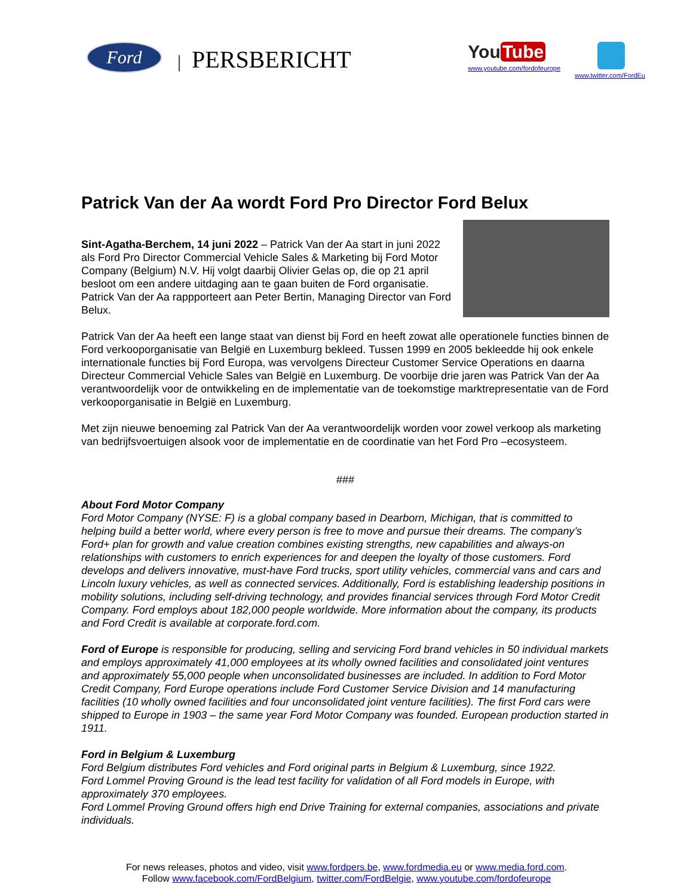Ford
| PERSBERICHT
You Tube
www.youtube.com/fordofeurope
www.twitter.com/FordEu
Patrick Van der Aa wordt Ford Pro Director Ford Belux
Sint-Agatha-Berchem, 14 juni 2022 – Patrick Van der Aa start in juni 2022 als Ford Pro Director Commercial Vehicle Sales & Marketing bij Ford Motor Company (Belgium) N.V. Hij volgt daarbij Olivier Gelas op, die op 21 april besloot om een andere uitdaging aan te gaan buiten de Ford organisatie. Patrick Van der Aa rappporteert aan Peter Bertin, Managing Director van Ford Belux.
Patrick Van der Aa heeft een lange staat van dienst bij Ford en heeft zowat alle operationele functies binnen de Ford verkooporganisatie van België en Luxemburg bekleed. Tussen 1999 en 2005 bekleedde hij ook enkele internationale functies bij Ford Europa, was vervolgens Directeur Customer Service Operations en daarna Directeur Commercial Vehicle Sales van België en Luxemburg. De voorbije drie jaren was Patrick Van der Aa verantwoordelijk voor de ontwikkeling en de implementatie van de toekomstige marktrepresentatie van de Ford verkooporganisatie in België en Luxemburg.
Met zijn nieuwe benoeming zal Patrick Van der Aa verantwoordelijk worden voor zowel verkoop als marketing van bedrijfsvoertuigen alsook voor de implementatie en de coordinatie van het Ford Pro –ecosysteem.
###
About Ford Motor Company
Ford Motor Company (NYSE: F) is a global company based in Dearborn, Michigan, that is committed to helping build a better world, where every person is free to move and pursue their dreams. The company’s Ford+ plan for growth and value creation combines existing strengths, new capabilities and always-on relationships with customers to enrich experiences for and deepen the loyalty of those customers. Ford develops and delivers innovative, must-have Ford trucks, sport utility vehicles, commercial vans and cars and Lincoln luxury vehicles, as well as connected services. Additionally, Ford is establishing leadership positions in mobility solutions, including self-driving technology, and provides financial services through Ford Motor Credit Company. Ford employs about 182,000 people worldwide. More information about the company, its products and Ford Credit is available at corporate.ford.com.
Ford of Europe is responsible for producing, selling and servicing Ford brand vehicles in 50 individual markets and employs approximately 41,000 employees at its wholly owned facilities and consolidated joint ventures and approximately 55,000 people when unconsolidated businesses are included. In addition to Ford Motor Credit Company, Ford Europe operations include Ford Customer Service Division and 14 manufacturing facilities (10 wholly owned facilities and four unconsolidated joint venture facilities). The first Ford cars were shipped to Europe in 1903 – the same year Ford Motor Company was founded. European production started in 1911.
Ford in Belgium & Luxemburg
Ford Belgium distributes Ford vehicles and Ford original parts in Belgium & Luxemburg, since 1922.
Ford Lommel Proving Ground is the lead test facility for validation of all Ford models in Europe, with approximately 370 employees.
Ford Lommel Proving Ground offers high end Drive Training for external companies, associations and private individuals.
For news releases, photos and video, visit www.fordpers.be, www.fordmedia.eu or www.media.ford.com.
Follow www.facebook.com/FordBelgium, twitter.com/FordBelgie, www.youtube.com/fordofeurope